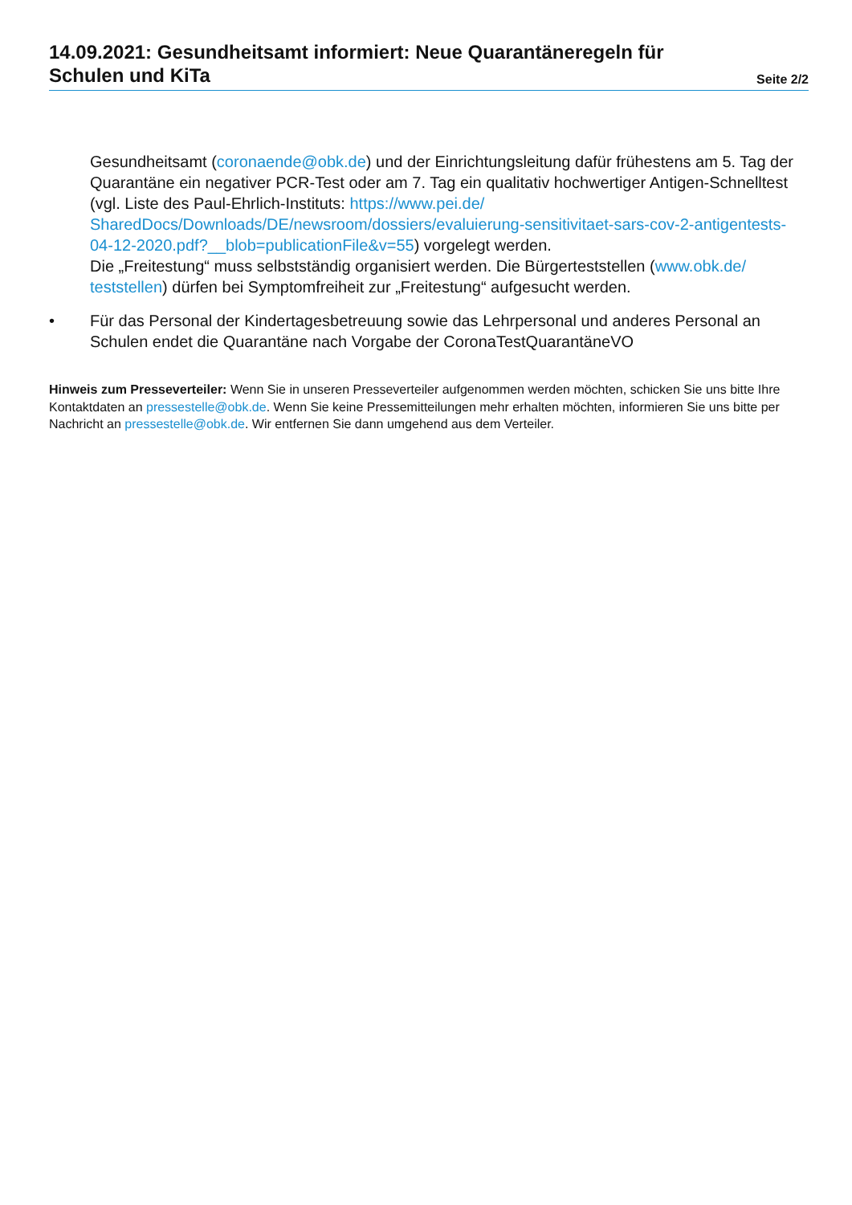14.09.2021: Gesundheitsamt informiert: Neue Quarantäneregeln für
Schulen und KiTa
Seite 2/2
Gesundheitsamt (coronaende@obk.de) und der Einrichtungsleitung dafür frühestens am 5. Tag der Quarantäne ein negativer PCR-Test oder am 7. Tag ein qualitativ hochwertiger Antigen-Schnelltest (vgl. Liste des Paul-Ehrlich-Instituts: https://www.pei.de/ SharedDocs/Downloads/DE/newsroom/dossiers/evaluierung-sensitivitaet-sars-cov-2-antigentests-04-12-2020.pdf?__blob=publicationFile&v=55) vorgelegt werden.
Die „Freitestung“ muss selbstständig organisiert werden. Die Bürgerteststellen (www.obk.de/ teststellen) dürfen bei Symptomfreiheit zur „Freitestung“ aufgesucht werden.
• Für das Personal der Kindertagesbetreuung sowie das Lehrpersonal und anderes Personal an Schulen endet die Quarantäne nach Vorgabe der CoronaTestQuarantäneVO
Hinweis zum Presseverteiler: Wenn Sie in unseren Presseverteiler aufgenommen werden möchten, schicken Sie uns bitte Ihre Kontaktdaten an pressestelle@obk.de. Wenn Sie keine Pressemitteilungen mehr erhalten möchten, informieren Sie uns bitte per Nachricht an pressestelle@obk.de. Wir entfernen Sie dann umgehend aus dem Verteiler.